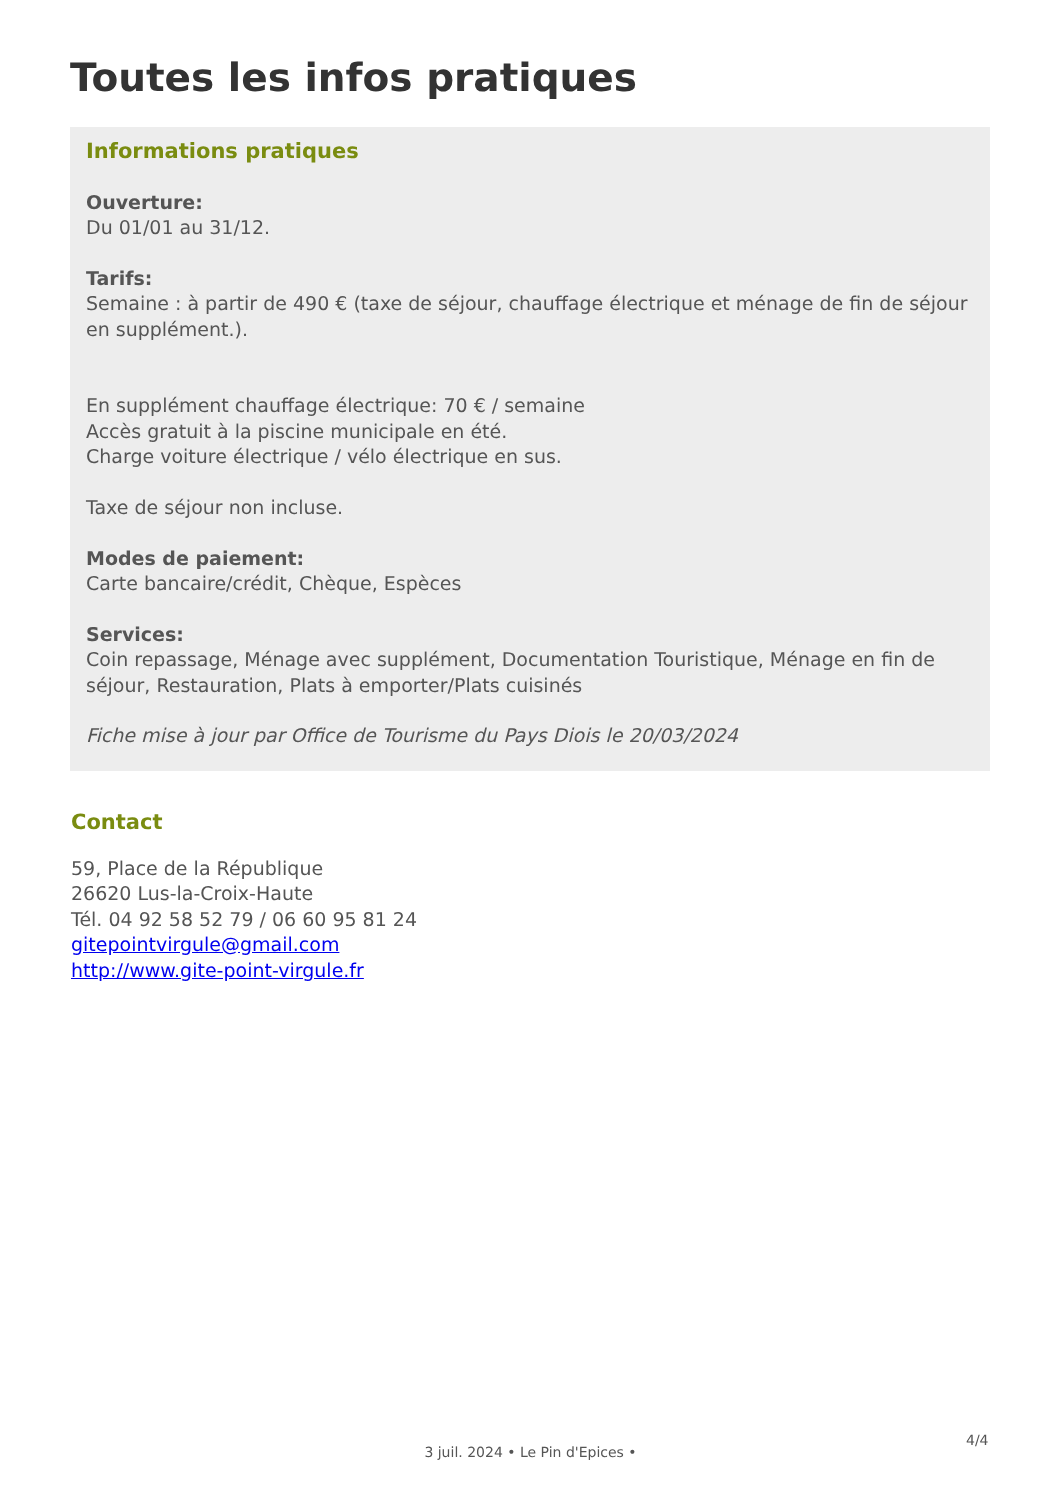Toutes les infos pratiques
Informations pratiques
Ouverture:
Du 01/01 au 31/12.
Tarifs:
Semaine : à partir de 490 € (taxe de séjour, chauffage électrique et ménage de fin de séjour en supplément.).
En supplément chauffage électrique: 70 € / semaine
Accès gratuit à la piscine municipale en été.
Charge voiture électrique / vélo électrique en sus.
Taxe de séjour non incluse.
Modes de paiement:
Carte bancaire/crédit, Chèque, Espèces
Services:
Coin repassage, Ménage avec supplément, Documentation Touristique, Ménage en fin de séjour, Restauration, Plats à emporter/Plats cuisinés
Fiche mise à jour par Office de Tourisme du Pays Diois le 20/03/2024
Contact
59, Place de la République
26620 Lus-la-Croix-Haute
Tél. 04 92 58 52 79 / 06 60 95 81 24
gitepointvirgule@gmail.com
http://www.gite-point-virgule.fr
4/4
3 juil. 2024 • Le Pin d'Epices •